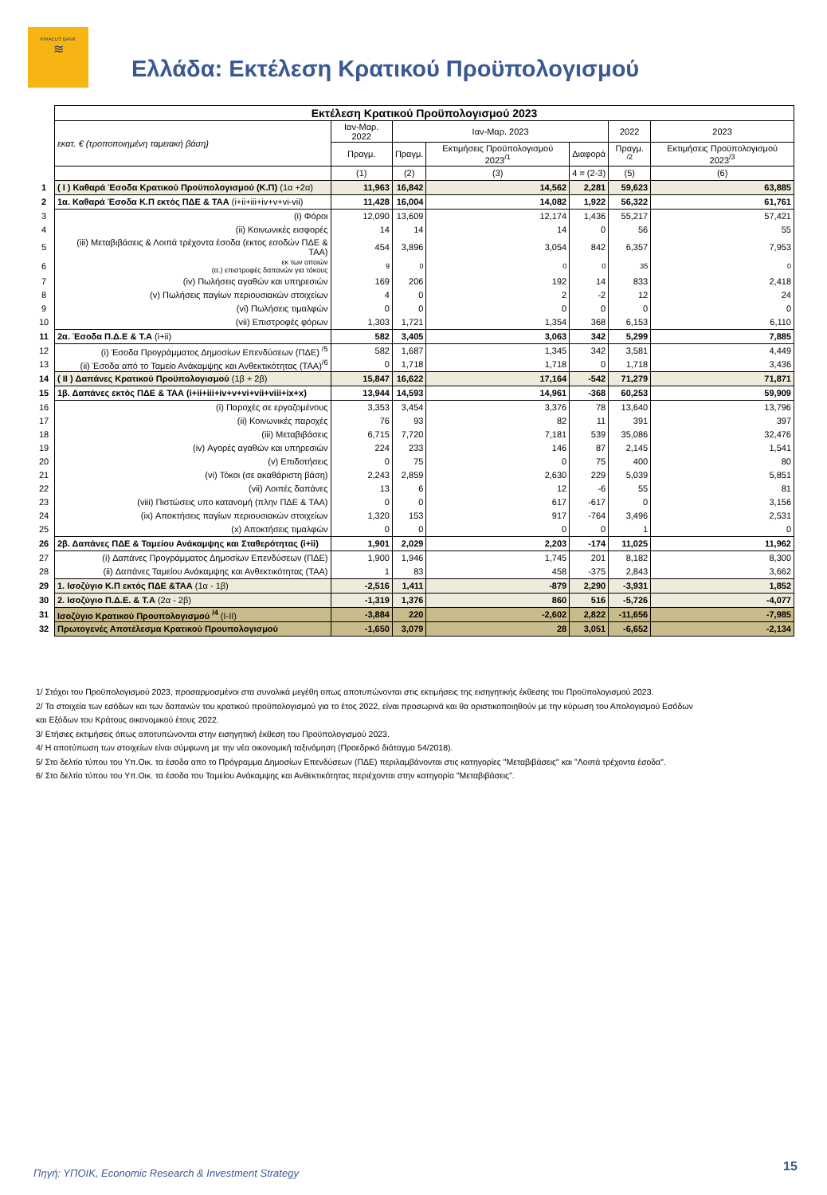PIRAEUS BANK
≋
Ελλάδα: Εκτέλεση Κρατικού Προϋπολογισμού
| | Εκτέλεση Κρατικού Προϋπολογισμού 2023 | | | | | | |
| | εκατ. € (τροποποιημένη ταμειακή βάση) | Ιαν-Μαρ. 2022 | Ιαν-Μαρ. 2023 | | | 2022 | 2023 |
| | | Πραγμ. | Πραγμ. | Εκτιμήσεις Προϋπολογισμού 2023<sup>/1</sup> | Διαφορά | Πραγμ. <sup>/2</sup> | Εκτιμήσεις Προϋπολογισμού 2023<sup>/3</sup> |
| | | (1) | (2) | (3) | 4 = (2-3) | (5) | (6) |
| 1 | ( I ) Καθαρά Έσοδα Κρατικού Προϋπολογισμού (Κ.Π) (1α +2α) | 11,963 | 16,842 | 14,562 | 2,281 | 59,623 | 63,885 |
| 2 | 1α. Καθαρά Έσοδα Κ.Π εκτός ΠΔΕ & ΤΑΑ (i+ii+iii+iv+v+vi-vii) | 11,428 | 16,004 | 14,082 | 1,922 | 56,322 | 61,761 |
| 3 | (i) Φόροι | 12,090 | 13,609 | 12,174 | 1,436 | 55,217 | 57,421 |
| 4 | (ii) Κοινωνικές εισφορές | 14 | 14 | 14 | 0 | 56 | 55 |
| 5 | (iii) Μεταβιβάσεις & Λοιπά τρέχοντα έσοδα (εκτος εσοδών ΠΔΕ & ΤΑΑ) | 454 | 3,896 | 3,054 | 842 | 6,357 | 7,953 |
| 6 | εκ των οποιών (α.) επιστροφές δαπανών για τόκους | 9 | 0 | 0 | 0 | 35 | 0 |
| 7 | (iv) Πωλήσεις αγαθών και υπηρεσιών | 169 | 206 | 192 | 14 | 833 | 2,418 |
| 8 | (v) Πωλήσεις παγίων περιουσιακών στοιχείων | 4 | 0 | 2 | -2 | 12 | 24 |
| 9 | (vi) Πωλήσεις τιμαλφών | 0 | 0 | 0 | 0 | 0 | 0 |
| 10 | (vii) Επιστροφές φόρων | 1,303 | 1,721 | 1,354 | 368 | 6,153 | 6,110 |
| 11 | 2α. Έσοδα Π.Δ.Ε & Τ.Α (i+ii) | 582 | 3,405 | 3,063 | 342 | 5,299 | 7,885 |
| 12 | (i) Έσοδα Προγράμματος Δημοσίων Επενδύσεων (ΠΔΕ) <sup>/5</sup> | 582 | 1,687 | 1,345 | 342 | 3,581 | 4,449 |
| 13 | (ii) Έσοδα από το Ταμείο Ανάκαμψης και Ανθεκτικότητας (ΤΑΑ)<sup>/6</sup> | 0 | 1,718 | 1,718 | 0 | 1,718 | 3,436 |
| 14 | ( II ) Δαπάνες Κρατικού Προϋπολογισμού (1β + 2β) | 15,847 | 16,622 | 17,164 | -542 | 71,279 | 71,871 |
| 15 | 1β. Δαπάνες εκτός ΠΔΕ & ΤΑΑ (i+ii+iii+iv+v+vi+vii+viii+ix+x) | 13,944 | 14,593 | 14,961 | -368 | 60,253 | 59,909 |
| 16 | (i) Παροχές σε εργαζομένους | 3,353 | 3,454 | 3,376 | 78 | 13,640 | 13,796 |
| 17 | (ii) Κοινωνικές παροχές | 76 | 93 | 82 | 11 | 391 | 397 |
| 18 | (iii) Μεταβιβάσεις | 6,715 | 7,720 | 7,181 | 539 | 35,086 | 32,476 |
| 19 | (iv) Αγορές αγαθών και υπηρεσιών | 224 | 233 | 146 | 87 | 2,145 | 1,541 |
| 20 | (v) Επιδοτήσεις | 0 | 75 | 0 | 75 | 400 | 80 |
| 21 | (vi) Τόκοι (σε ακαθάριστη βάση) | 2,243 | 2,859 | 2,630 | 229 | 5,039 | 5,851 |
| 22 | (vii) Λοιπές δαπάνες | 13 | 6 | 12 | -6 | 55 | 81 |
| 23 | (viii) Πιστώσεις υπο κατανομή (πλην ΠΔΕ & ΤΑΑ) | 0 | 0 | 617 | -617 | 0 | 3,156 |
| 24 | (ix) Αποκτήσεις παγίων περιουσιακών στοιχείων | 1,320 | 153 | 917 | -764 | 3,496 | 2,531 |
| 25 | (x) Αποκτήσεις τιμαλφών | 0 | 0 | 0 | 0 | 1 | 0 |
| 26 | 2β. Δαπάνες ΠΔΕ & Ταμείου Ανάκαμψης και Σταθερότητας (i+ii) | 1,901 | 2,029 | 2,203 | -174 | 11,025 | 11,962 |
| 27 | (i) Δαπάνες Προγράμματος Δημοσίων Επενδύσεων (ΠΔΕ) | 1,900 | 1,946 | 1,745 | 201 | 8,182 | 8,300 |
| 28 | (ii) Δαπάνες Ταμείου Ανάκαμψης και Ανθεκτικότητας (ΤΑΑ) | 1 | 83 | 458 | -375 | 2,843 | 3,662 |
| 29 | 1. Ισοζύγιο Κ.Π εκτός ΠΔΕ &ΤΑΑ (1α - 1β) | -2,516 | 1,411 | -879 | 2,290 | -3,931 | 1,852 |
| 30 | 2. Ισοζύγιο Π.Δ.Ε. & Τ.Α (2α - 2β) | -1,319 | 1,376 | 860 | 516 | -5,726 | -4,077 |
| 31 | Ισοζύγιο Κρατικού Προυπολογισμού <sup>/4</sup> (I-II) | -3,884 | 220 | -2,602 | 2,822 | -11,656 | -7,985 |
| 32 | Πρωτογενές Αποτέλεσμα Κρατικού Προυπολογισμού | -1,650 | 3,079 | 28 | 3,051 | -6,652 | -2,134 |
1/ Στόχοι του Προϋπολογισμού 2023, προσαρμοσμένοι στα συνολικά μεγέθη οπως αποτυπώνονται στις εκτιμήσεις της εισηγητικής έκθεσης του Προϋπολογισμού 2023.
2/ Τα στοιχεία των εσόδων και των δαπανών του κρατικού προϋπολογισμού για το έτος 2022, είναι προσωρινά και θα οριστικοποιηθούν με την κύρωση του Απολογισμού Εσόδων
και Εξόδων του Κράτους οικονομικού έτους 2022.
3/ Ετήσιες εκτιμήσεις όπως αποτυπώνονται στην εισηγητική έκθεση του Προϋπολογισμού 2023.
4/ Η αποτύπωση των στοιχείων είναι σύμφωνη με την νέα οικονομική ταξινόμηση (Προεδρικό διάταγμα 54/2018).
5/ Στο δελτίο τύπου του Υπ.Οικ. τα έσοδα απο το Πρόγραμμα Δημοσίων Επενδύσεων (ΠΔΕ) περιλαμβάνονται στις κατηγορίες "Μεταβιβάσεις" και "Λοιπά τρέχοντα έσοδα".
6/ Στο δελτίο τύπου του Υπ.Οικ. τα έσοδα του Ταμείου Ανάκαμψης και Ανθεκτικότητας περιέχονται στην κατηγορία "Μεταβιβάσεις".
Πηγή: ΥΠΟΙΚ, Economic Research & Investment Strategy
15